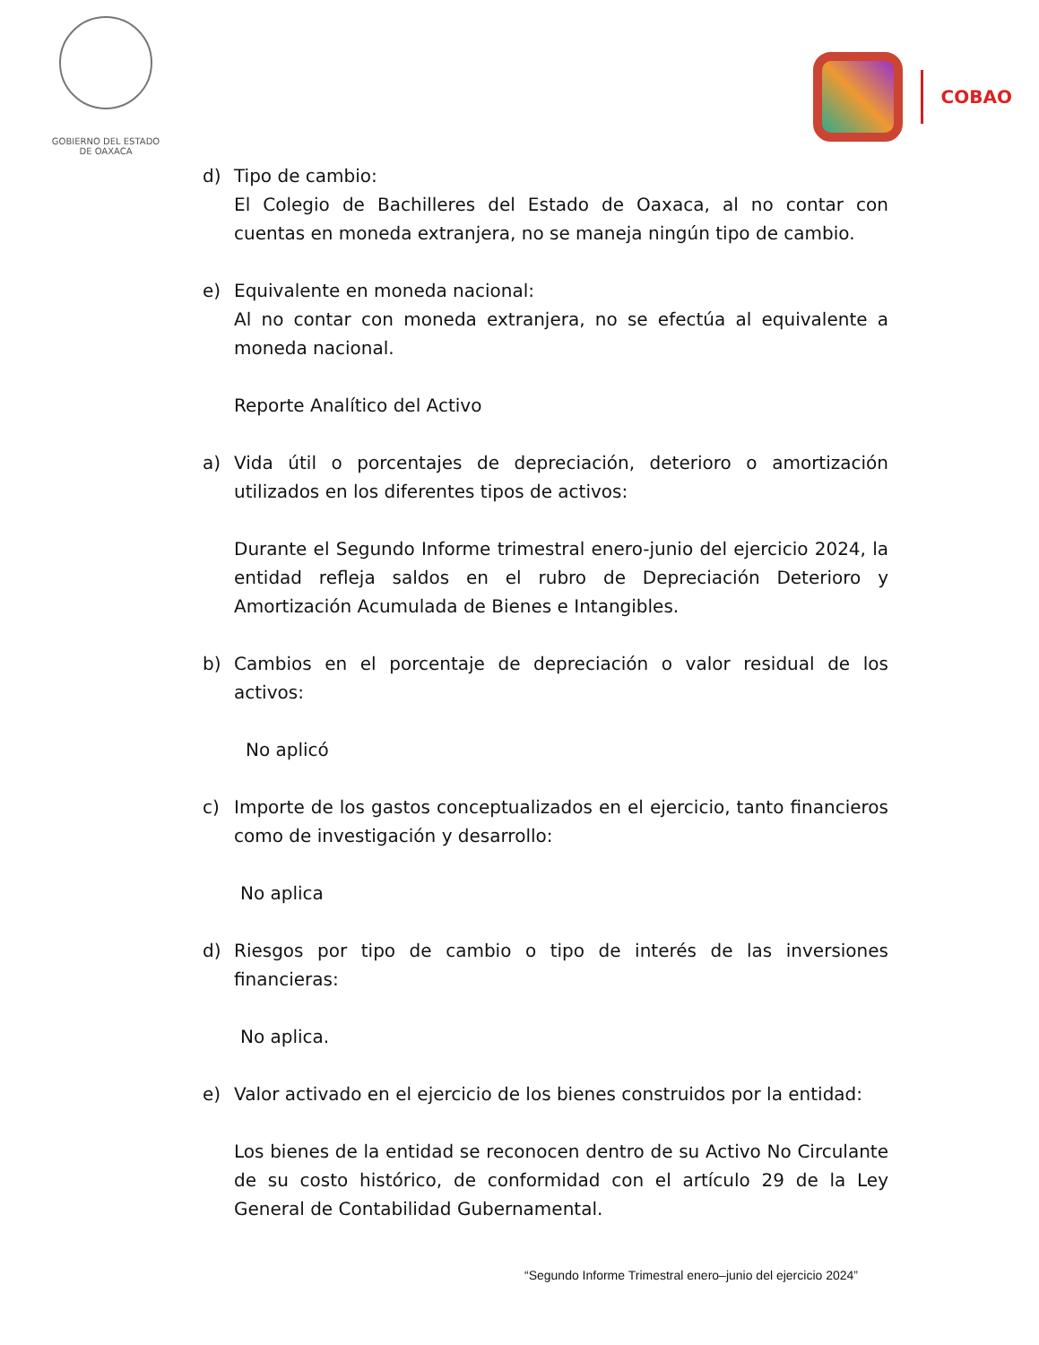GOBIERNO DEL ESTADO
DE OAXACA
COBAO
d) Tipo de cambio:
El Colegio de Bachilleres del Estado de Oaxaca, al no contar con cuentas en moneda extranjera, no se maneja ningún tipo de cambio.
e) Equivalente en moneda nacional:
Al no contar con moneda extranjera, no se efectúa al equivalente a moneda nacional.
Reporte Analítico del Activo
a) Vida útil o porcentajes de depreciación, deterioro o amortización utilizados en los diferentes tipos de activos:
Durante el Segundo Informe trimestral enero-junio del ejercicio 2024, la entidad refleja saldos en el rubro de Depreciación Deterioro y Amortización Acumulada de Bienes e Intangibles.
b) Cambios en el porcentaje de depreciación o valor residual de los activos:
No aplicó
c) Importe de los gastos conceptualizados en el ejercicio, tanto financieros como de investigación y desarrollo:
No aplica
d) Riesgos por tipo de cambio o tipo de interés de las inversiones financieras:
No aplica.
e) Valor activado en el ejercicio de los bienes construidos por la entidad:
Los bienes de la entidad se reconocen dentro de su Activo No Circulante de su costo histórico, de conformidad con el artículo 29 de la Ley General de Contabilidad Gubernamental.
“Segundo Informe Trimestral enero–junio del ejercicio 2024”